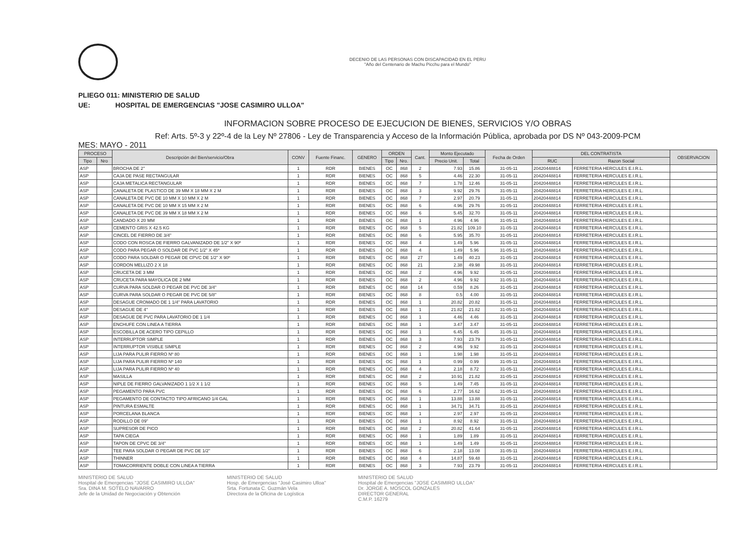DECENIO DE LAS PERSONAS CON DISCAPACIDAD EN EL PERU
"Año del Centenario de Machu Picchu para el Mundo"
PLIEGO 011: MINISTERIO DE SALUD
UE: HOSPITAL DE EMERGENCIAS "JOSE CASIMIRO ULLOA"
INFORMACION SOBRE PROCESO DE EJECUCION DE BIENES, SERVICIOS Y/O OBRAS
Ref: Arts. 5º-3 y 22º-4 de la Ley Nº 27806 - Ley de Transparencia y Acceso de la Información Pública, aprobada por DS Nº 043-2009-PCM
MES: MAYO - 2011
| PROCESO | | Descripción del Bien/servicio/Obra | CONV | Fuente Financ. | GENERO | ORDEN | | Cant. | Monto Ejecutado | | Fecha de Orden | DEL CONTRATISTA | | OBSERVACION |
| --- | --- | --- | --- | --- | --- | --- | --- | --- | --- | --- | --- | --- | --- | --- |
| Tipo | Nro | | | | | Tipo | Nro. | | Precio Unit. | Total | | RUC | Razon Social | |
| ASP | | BROCHA DE 2" | 1 | RDR | BIENES | OC | 868 | 2 | 7.93 | 15.86 | 31-05-11 | 20420448814 | FERRETERIA HERCULES E.I.R.L. | |
| ASP | | CAJA DE PASE RECTANGULAR | 1 | RDR | BIENES | OC | 868 | 5 | 4.46 | 22.30 | 31-05-11 | 20420448814 | FERRETERIA HERCULES E.I.R.L. | |
| ASP | | CAJA METALICA RECTANGULAR | 1 | RDR | BIENES | OC | 868 | 7 | 1.78 | 12.46 | 31-05-11 | 20420448814 | FERRETERIA HERCULES E.I.R.L. | |
| ASP | | CANALETA DE PLASTICO DE 39 MM X 18 MM X 2 M | 1 | RDR | BIENES | OC | 868 | 3 | 9.92 | 29.76 | 31-05-11 | 20420448814 | FERRETERIA HERCULES E.I.R.L. | |
| ASP | | CANALETA DE PVC DE 10 MM X 10 MM X 2 M | 1 | RDR | BIENES | OC | 868 | 7 | 2.97 | 20.79 | 31-05-11 | 20420448814 | FERRETERIA HERCULES E.I.R.L. | |
| ASP | | CANALETA DE PVC DE 10 MM X 15 MM X 2 M | 1 | RDR | BIENES | OC | 868 | 6 | 4.96 | 29.76 | 31-05-11 | 20420448814 | FERRETERIA HERCULES E.I.R.L. | |
| ASP | | CANALETA DE PVC DE 39 MM X 18 MM X 2 M | 1 | RDR | BIENES | OC | 868 | 6 | 5.45 | 32.70 | 31-05-11 | 20420448814 | FERRETERIA HERCULES E.I.R.L. | |
| ASP | | CANDADO X 20 MM | 1 | RDR | BIENES | OC | 868 | 1 | 4.96 | 4.96 | 31-05-11 | 20420448814 | FERRETERIA HERCULES E.I.R.L. | |
| ASP | | CEMENTO GRIS X 42.5 KG | 1 | RDR | BIENES | OC | 868 | 5 | 21.82 | 109.10 | 31-05-11 | 20420448814 | FERRETERIA HERCULES E.I.R.L. | |
| ASP | | CINCEL DE FIERRO DE 3/4" | 1 | RDR | BIENES | OC | 868 | 6 | 5.95 | 35.70 | 31-05-11 | 20420448814 | FERRETERIA HERCULES E.I.R.L. | |
| ASP | | CODO CON ROSCA DE FIERRO GALVANIZADO DE 1/2" X 90º | 1 | RDR | BIENES | OC | 868 | 4 | 1.49 | 5.96 | 31-05-11 | 20420448814 | FERRETERIA HERCULES E.I.R.L. | |
| ASP | | CODO PARA PEGAR O SOLDAR DE PVC 1/2" X 45º | 1 | RDR | BIENES | OC | 868 | 4 | 1.49 | 5.96 | 31-05-11 | 20420448814 | FERRETERIA HERCULES E.I.R.L. | |
| ASP | | CODO PARA SOLDAR O PEGAR DE CPVC DE 1/2" X 90º | 1 | RDR | BIENES | OC | 868 | 27 | 1.49 | 40.23 | 31-05-11 | 20420448814 | FERRETERIA HERCULES E.I.R.L. | |
| ASP | | CORDON MELLIZO 2 X 18 | 1 | RDR | BIENES | OC | 868 | 21 | 2.38 | 49.98 | 31-05-11 | 20420448814 | FERRETERIA HERCULES E.I.R.L. | |
| ASP | | CRUCETA DE 3 MM | 1 | RDR | BIENES | OC | 868 | 2 | 4.96 | 9.92 | 31-05-11 | 20420448814 | FERRETERIA HERCULES E.I.R.L. | |
| ASP | | CRUCETA PARA MAYOLICA DE 2 MM | 1 | RDR | BIENES | OC | 868 | 2 | 4.96 | 9.92 | 31-05-11 | 20420448814 | FERRETERIA HERCULES E.I.R.L. | |
| ASP | | CURVA PARA SOLDAR O PEGAR DE PVC DE 3/4" | 1 | RDR | BIENES | OC | 868 | 14 | 0.59 | 8.26 | 31-05-11 | 20420448814 | FERRETERIA HERCULES E.I.R.L. | |
| ASP | | CURVA PARA SOLDAR O PEGAR DE PVC DE 5/8" | 1 | RDR | BIENES | OC | 868 | 8 | 0.5 | 4.00 | 31-05-11 | 20420448814 | FERRETERIA HERCULES E.I.R.L. | |
| ASP | | DESAGUE CROMADO DE 1 1/4" PARA LAVATORIO | 1 | RDR | BIENES | OC | 868 | 1 | 20.82 | 20.82 | 31-05-11 | 20420448814 | FERRETERIA HERCULES E.I.R.L. | |
| ASP | | DESAGUE DE 4" | 1 | RDR | BIENES | OC | 868 | 1 | 21.82 | 21.82 | 31-05-11 | 20420448814 | FERRETERIA HERCULES E.I.R.L. | |
| ASP | | DESAGUE DE PVC PARA LAVATORIO DE 1 1/4 | 1 | RDR | BIENES | OC | 868 | 1 | 4.46 | 4.46 | 31-05-11 | 20420448814 | FERRETERIA HERCULES E.I.R.L. | |
| ASP | | ENCHUFE CON LINEA A TIERRA | 1 | RDR | BIENES | OC | 868 | 1 | 3.47 | 3.47 | 31-05-11 | 20420448814 | FERRETERIA HERCULES E.I.R.L. | |
| ASP | | ESCOBILLA DE ACERO TIPO CEPILLO | 1 | RDR | BIENES | OC | 868 | 1 | 6.45 | 6.45 | 31-05-11 | 20420448814 | FERRETERIA HERCULES E.I.R.L. | |
| ASP | | INTERRUPTOR SIMPLE | 1 | RDR | BIENES | OC | 868 | 3 | 7.93 | 23.79 | 31-05-11 | 20420448814 | FERRETERIA HERCULES E.I.R.L. | |
| ASP | | INTERRUPTOR VISIBLE SIMPLE | 1 | RDR | BIENES | OC | 868 | 2 | 4.96 | 9.92 | 31-05-11 | 20420448814 | FERRETERIA HERCULES E.I.R.L. | |
| ASP | | LIJA PARA PULIR FIERRO Nº 80 | 1 | RDR | BIENES | OC | 868 | 1 | 1.98 | 1.98 | 31-05-11 | 20420448814 | FERRETERIA HERCULES E.I.R.L. | |
| ASP | | LIJA PARA PULIR FIERRO Nº 140 | 1 | RDR | BIENES | OC | 868 | 1 | 0.99 | 0.99 | 31-05-11 | 20420448814 | FERRETERIA HERCULES E.I.R.L. | |
| ASP | | LIJA PARA PULIR FIERRO Nº 40 | 1 | RDR | BIENES | OC | 868 | 4 | 2.18 | 8.72 | 31-05-11 | 20420448814 | FERRETERIA HERCULES E.I.R.L. | |
| ASP | | MASILLA | 1 | RDR | BIENES | OC | 868 | 2 | 10.91 | 21.82 | 31-05-11 | 20420448814 | FERRETERIA HERCULES E.I.R.L. | |
| ASP | | NIPLE DE FIERRO GALVANIZADO 1 1/2 X 1 1/2 | 1 | RDR | BIENES | OC | 868 | 5 | 1.49 | 7.45 | 31-05-11 | 20420448814 | FERRETERIA HERCULES E.I.R.L. | |
| ASP | | PEGAMENTO PARA PVC | 1 | RDR | BIENES | OC | 868 | 6 | 2.77 | 16.62 | 31-05-11 | 20420448814 | FERRETERIA HERCULES E.I.R.L. | |
| ASP | | PEGAMENTO DE CONTACTO TIPO AFRICANO 1/4 GAL | 1 | RDR | BIENES | OC | 868 | 1 | 13.88 | 13.88 | 31-05-11 | 20420448814 | FERRETERIA HERCULES E.I.R.L. | |
| ASP | | PINTURA ESMALTE | 1 | RDR | BIENES | OC | 868 | 1 | 34.71 | 34.71 | 31-05-11 | 20420448814 | FERRETERIA HERCULES E.I.R.L. | |
| ASP | | PORCELANA BLANCA | 1 | RDR | BIENES | OC | 868 | 1 | 2.97 | 2.97 | 31-05-11 | 20420448814 | FERRETERIA HERCULES E.I.R.L. | |
| ASP | | RODILLO DE 09" | 1 | RDR | BIENES | OC | 868 | 1 | 8.92 | 8.92 | 31-05-11 | 20420448814 | FERRETERIA HERCULES E.I.R.L. | |
| ASP | | SUPRESOR DE PICO | 1 | RDR | BIENES | OC | 868 | 2 | 20.82 | 41.64 | 31-05-11 | 20420448814 | FERRETERIA HERCULES E.I.R.L. | |
| ASP | | TAPA CIEGA | 1 | RDR | BIENES | OC | 868 | 1 | 1.89 | 1.89 | 31-05-11 | 20420448814 | FERRETERIA HERCULES E.I.R.L. | |
| ASP | | TAPON DE CPVC DE 3/4" | 1 | RDR | BIENES | OC | 868 | 1 | 1.49 | 1.49 | 31-05-11 | 20420448814 | FERRETERIA HERCULES E.I.R.L. | |
| ASP | | TEE PARA SOLDAR O PEGAR DE PVC DE 1/2" | 1 | RDR | BIENES | OC | 868 | 6 | 2.18 | 13.08 | 31-05-11 | 20420448814 | FERRETERIA HERCULES E.I.R.L. | |
| ASP | | THINNER | 1 | RDR | BIENES | OC | 868 | 4 | 14.87 | 59.48 | 31-05-11 | 20420448814 | FERRETERIA HERCULES E.I.R.L. | |
| ASP | | TOMACORRIENTE DOBLE CON LINEA A TIERRA | 1 | RDR | BIENES | OC | 868 | 3 | 7.93 | 23.79 | 31-05-11 | 20420448814 | FERRETERIA HERCULES E.I.R.L. | |
MINISTERIO DE SALUD
Hospital de Emergencias "JOSE CASIMIRO ULLOA"
Sra. DINA M. SOTELO NAVARRO
Jefe de la Unidad de Negociación y Obtención
MINISTERIO DE SALUD
Hosp. de Emergencias "José Casimiro Ulloa"
Srta. Fortunata C. Guzmán Vela
Directora de la Oficina de Logística
MINISTERIO DE SALUD
Hospital de Emergencias "JOSE CASIMIRO ULLOA"
Dr. JORGE A. MOSCOL GONZALES
DIRECTOR GENERAL
C.M.P. 16279